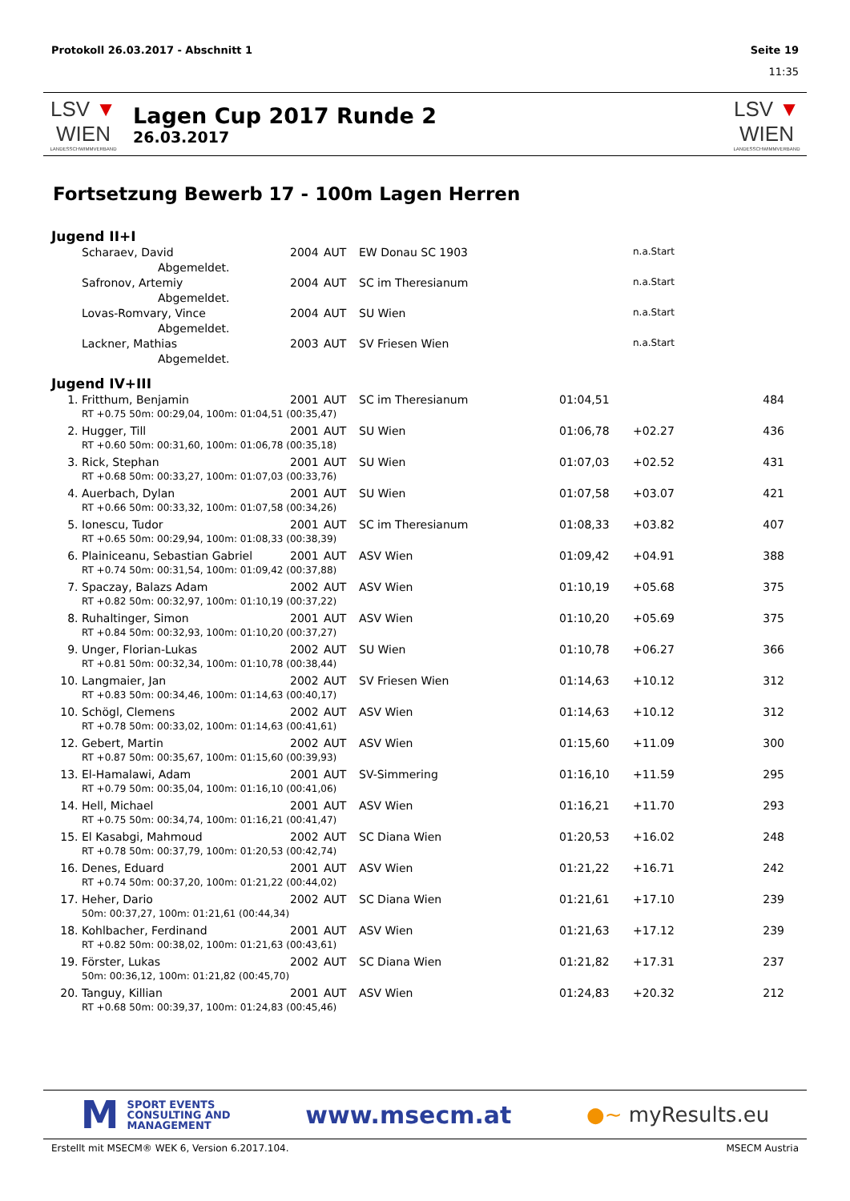Protokoll 26.03.2017 - Abschnitt 1 Seite 19
11:35
LSV ▼ WIEN
LANDESSCHWIMMVERBAND
Lagen Cup 2017 Runde 2
26.03.2017
LSV ▼ WIEN
LANDESSCHWIMMVERBAND
Fortsetzung Bewerb 17 - 100m Lagen Herren
Jugend II+I
| | Scharaev, David | 2004 | AUT | EW Donau SC 1903 | | n.a.Start | |
| | Abgemeldet. | | | | | | |
| | Safronov, Artemiy | 2004 | AUT | SC im Theresianum | | n.a.Start | |
| | Abgemeldet. | | | | | | |
| | Lovas-Romvary, Vince | 2004 | AUT | SU Wien | | n.a.Start | |
| | Abgemeldet. | | | | | | |
| | Lackner, Mathias | 2003 | AUT | SV Friesen Wien | | n.a.Start | |
| | Abgemeldet. | | | | | | |
Jugend IV+III
| 1. | Fritthum, Benjamin | 2001 | AUT | SC im Theresianum | 01:04,51 | | 484 |
| | RT +0.75 50m: 00:29,04, 100m: 01:04,51 (00:35,47) | | | | | | |
| 2. | Hugger, Till | 2001 | AUT | SU Wien | 01:06,78 | +02.27 | 436 |
| | RT +0.60 50m: 00:31,60, 100m: 01:06,78 (00:35,18) | | | | | | |
| 3. | Rick, Stephan | 2001 | AUT | SU Wien | 01:07,03 | +02.52 | 431 |
| | RT +0.68 50m: 00:33,27, 100m: 01:07,03 (00:33,76) | | | | | | |
| 4. | Auerbach, Dylan | 2001 | AUT | SU Wien | 01:07,58 | +03.07 | 421 |
| | RT +0.66 50m: 00:33,32, 100m: 01:07,58 (00:34,26) | | | | | | |
| 5. | Ionescu, Tudor | 2001 | AUT | SC im Theresianum | 01:08,33 | +03.82 | 407 |
| | RT +0.65 50m: 00:29,94, 100m: 01:08,33 (00:38,39) | | | | | | |
| 6. | Plainiceanu, Sebastian Gabriel | 2001 | AUT | ASV Wien | 01:09,42 | +04.91 | 388 |
| | RT +0.74 50m: 00:31,54, 100m: 01:09,42 (00:37,88) | | | | | | |
| 7. | Spaczay, Balazs Adam | 2002 | AUT | ASV Wien | 01:10,19 | +05.68 | 375 |
| | RT +0.82 50m: 00:32,97, 100m: 01:10,19 (00:37,22) | | | | | | |
| 8. | Ruhaltinger, Simon | 2001 | AUT | ASV Wien | 01:10,20 | +05.69 | 375 |
| | RT +0.84 50m: 00:32,93, 100m: 01:10,20 (00:37,27) | | | | | | |
| 9. | Unger, Florian-Lukas | 2002 | AUT | SU Wien | 01:10,78 | +06.27 | 366 |
| | RT +0.81 50m: 00:32,34, 100m: 01:10,78 (00:38,44) | | | | | | |
| 10. | Langmaier, Jan | 2002 | AUT | SV Friesen Wien | 01:14,63 | +10.12 | 312 |
| | RT +0.83 50m: 00:34,46, 100m: 01:14,63 (00:40,17) | | | | | | |
| 10. | Schögl, Clemens | 2002 | AUT | ASV Wien | 01:14,63 | +10.12 | 312 |
| | RT +0.78 50m: 00:33,02, 100m: 01:14,63 (00:41,61) | | | | | | |
| 12. | Gebert, Martin | 2002 | AUT | ASV Wien | 01:15,60 | +11.09 | 300 |
| | RT +0.87 50m: 00:35,67, 100m: 01:15,60 (00:39,93) | | | | | | |
| 13. | El-Hamalawi, Adam | 2001 | AUT | SV-Simmering | 01:16,10 | +11.59 | 295 |
| | RT +0.79 50m: 00:35,04, 100m: 01:16,10 (00:41,06) | | | | | | |
| 14. | Hell, Michael | 2001 | AUT | ASV Wien | 01:16,21 | +11.70 | 293 |
| | RT +0.75 50m: 00:34,74, 100m: 01:16,21 (00:41,47) | | | | | | |
| 15. | El Kasabgi, Mahmoud | 2002 | AUT | SC Diana Wien | 01:20,53 | +16.02 | 248 |
| | RT +0.78 50m: 00:37,79, 100m: 01:20,53 (00:42,74) | | | | | | |
| 16. | Denes, Eduard | 2001 | AUT | ASV Wien | 01:21,22 | +16.71 | 242 |
| | RT +0.74 50m: 00:37,20, 100m: 01:21,22 (00:44,02) | | | | | | |
| 17. | Heher, Dario | 2002 | AUT | SC Diana Wien | 01:21,61 | +17.10 | 239 |
| | 50m: 00:37,27, 100m: 01:21,61 (00:44,34) | | | | | | |
| 18. | Kohlbacher, Ferdinand | 2001 | AUT | ASV Wien | 01:21,63 | +17.12 | 239 |
| | RT +0.82 50m: 00:38,02, 100m: 01:21,63 (00:43,61) | | | | | | |
| 19. | Förster, Lukas | 2002 | AUT | SC Diana Wien | 01:21,82 | +17.31 | 237 |
| | 50m: 00:36,12, 100m: 01:21,82 (00:45,70) | | | | | | |
| 20. | Tanguy, Killian | 2001 | AUT | ASV Wien | 01:24,83 | +20.32 | 212 |
| | RT +0.68 50m: 00:39,37, 100m: 01:24,83 (00:45,46) | | | | | | |
M SPORT EVENTS
CONSULTING AND
MANAGEMENT
www.msecm.at
●~ myResults.eu
Erstellt mit MSECM® WEK 6, Version 6.2017.104. MSECM Austria